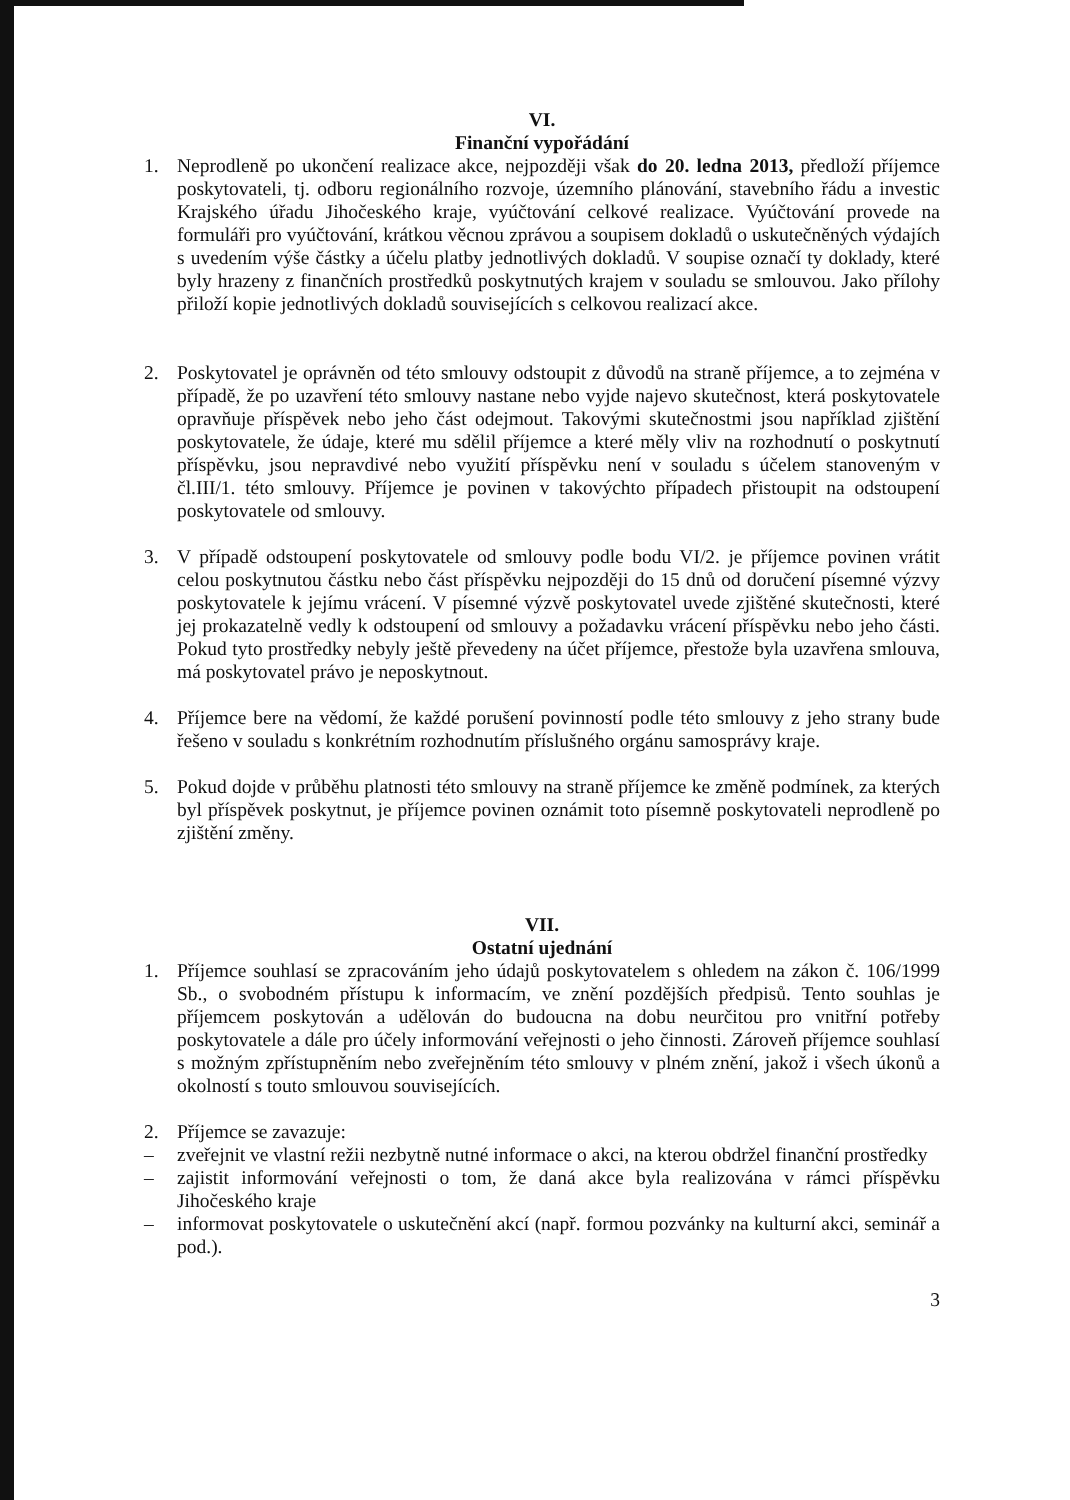VI.
Finanční vypořádání
1. Neprodleně po ukončení realizace akce, nejpozději však do 20. ledna 2013, předloží příjemce poskytovateli, tj. odboru regionálního rozvoje, územního plánování, stavebního řádu a investic Krajského úřadu Jihočeského kraje, vyúčtování celkové realizace. Vyúčtování provede na formuláři pro vyúčtování, krátkou věcnou zprávou a soupisem dokladů o uskutečněných výdajích s uvedením výše částky a účelu platby jednotlivých dokladů. V soupise označí ty doklady, které byly hrazeny z finančních prostředků poskytnutých krajem v souladu se smlouvou. Jako přílohy přiloží kopie jednotlivých dokladů souvisejících s celkovou realizací akce.
2. Poskytovatel je oprávněn od této smlouvy odstoupit z důvodů na straně příjemce, a to zejména v případě, že po uzavření této smlouvy nastane nebo vyjde najevo skutečnost, která poskytovatele opravňuje příspěvek nebo jeho část odejmout. Takovými skutečnostmi jsou například zjištění poskytovatele, že údaje, které mu sdělil příjemce a které měly vliv na rozhodnutí o poskytnutí příspěvku, jsou nepravdivé nebo využití příspěvku není v souladu s účelem stanoveným v čl.III/1. této smlouvy. Příjemce je povinen v takovýchto případech přistoupit na odstoupení poskytovatele od smlouvy.
3. V případě odstoupení poskytovatele od smlouvy podle bodu VI/2. je příjemce povinen vrátit celou poskytnutou částku nebo část příspěvku nejpozději do 15 dnů od doručení písemné výzvy poskytovatele k jejímu vrácení. V písemné výzvě poskytovatel uvede zjištěné skutečnosti, které jej prokazatelně vedly k odstoupení od smlouvy a požadavku vrácení příspěvku nebo jeho části. Pokud tyto prostředky nebyly ještě převedeny na účet příjemce, přestože byla uzavřena smlouva, má poskytovatel právo je neposkytnout.
4. Příjemce bere na vědomí, že každé porušení povinností podle této smlouvy z jeho strany bude řešeno v souladu s konkrétním rozhodnutím příslušného orgánu samosprávy kraje.
5. Pokud dojde v průběhu platnosti této smlouvy na straně příjemce ke změně podmínek, za kterých byl příspěvek poskytnut, je příjemce povinen oznámit toto písemně poskytovateli neprodleně po zjištění změny.
VII.
Ostatní ujednání
1. Příjemce souhlasí se zpracováním jeho údajů poskytovatelem s ohledem na zákon č. 106/1999 Sb., o svobodném přístupu k informacím, ve znění pozdějších předpisů. Tento souhlas je příjemcem poskytován a udělován do budoucna na dobu neurčitou pro vnitřní potřeby poskytovatele a dále pro účely informování veřejnosti o jeho činnosti. Zároveň příjemce souhlasí s možným zpřístupněním nebo zveřejněním této smlouvy v plném znění, jakož i všech úkonů a okolností s touto smlouvou souvisejících.
2. Příjemce se zavazuje:
– zveřejnit ve vlastní režii nezbytně nutné informace o akci, na kterou obdržel finanční prostředky
– zajistit informování veřejnosti o tom, že daná akce byla realizována v rámci příspěvku Jihočeského kraje
– informovat poskytovatele o uskutečnění akcí (např. formou pozvánky na kulturní akci, seminář a pod.).
3